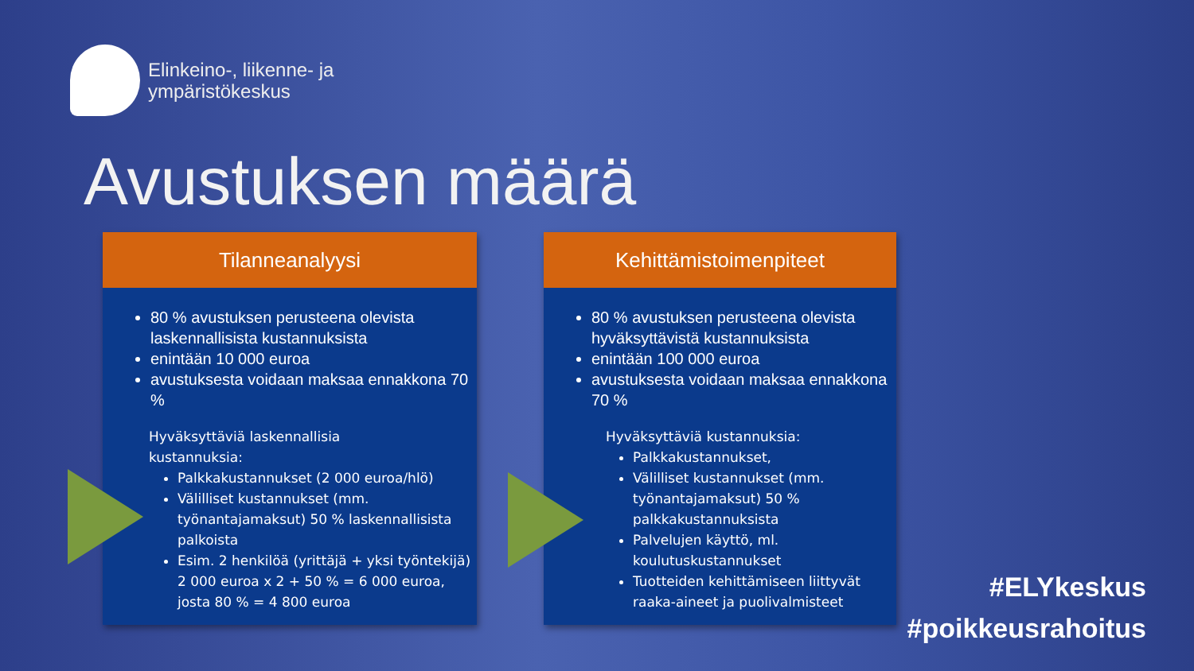Elinkeino-, liikenne- ja
ympäristökeskus
Avustuksen määrä
Tilanneanalyysi
80 % avustuksen perusteena olevista laskennallisista kustannuksista
enintään 10 000 euroa
avustuksesta voidaan maksaa ennakkona 70 %
Hyväksyttäviä laskennallisia
kustannuksia:
Palkkakustannukset (2 000 euroa/hlö)
Välilliset kustannukset (mm. työnantajamaksut) 50 % laskennallisista palkoista
Esim. 2 henkilöä (yrittäjä + yksi työntekijä) 2 000 euroa x 2 + 50 % = 6 000 euroa, josta 80 % = 4 800 euroa
Kehittämistoimenpiteet
80 % avustuksen perusteena olevista hyväksyttävistä kustannuksista
enintään 100 000 euroa
avustuksesta voidaan maksaa ennakkona 70 %
Hyväksyttäviä kustannuksia:
Palkkakustannukset,
Välilliset kustannukset (mm. työnantajamaksut) 50 % palkkakustannuksista
Palvelujen käyttö, ml. koulutuskustannukset
Tuotteiden kehittämiseen liittyvät raaka-aineet ja puolivalmisteet
#ELYkeskus
#poikkeusrahoitus